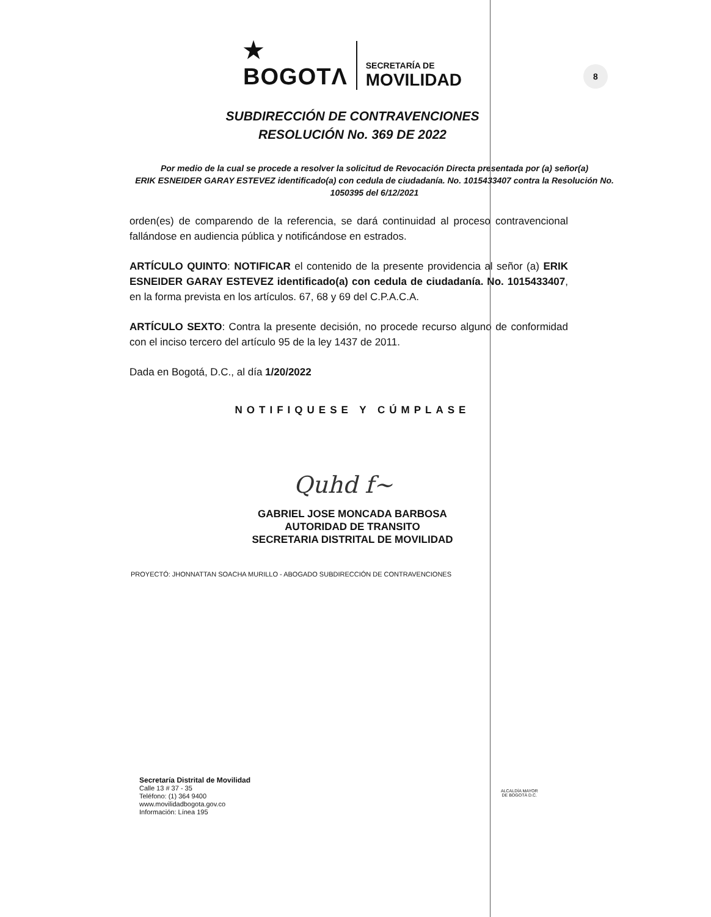★
BOGOTΛ
SECRETARÍA DE
MOVILIDAD
8
SUBDIRECCIÓN DE CONTRAVENCIONES
RESOLUCIÓN No. 369 DE 2022
Por medio de la cual se procede a resolver la solicitud de Revocación Directa presentada por (a) señor(a)
ERIK ESNEIDER GARAY ESTEVEZ identificado(a) con cedula de ciudadanía. No. 1015433407 contra la Resolución No. 1050395 del 6/12/2021
orden(es) de comparendo de la referencia, se dará continuidad al proceso contravencional fallándose en audiencia pública y notificándose en estrados.
ARTÍCULO QUINTO: NOTIFICAR el contenido de la presente providencia al señor (a) ERIK ESNEIDER GARAY ESTEVEZ identificado(a) con cedula de ciudadanía. No. 1015433407, en la forma prevista en los artículos. 67, 68 y 69 del C.P.A.C.A.
ARTÍCULO SEXTO: Contra la presente decisión, no procede recurso alguno de conformidad con el inciso tercero del artículo 95 de la ley 1437 de 2011.
Dada en Bogotá, D.C., al día 1/20/2022
NOTIFIQUESE Y CÚMPLASE
Quhd f~
GABRIEL JOSE MONCADA BARBOSA
AUTORIDAD DE TRANSITO
SECRETARIA DISTRITAL DE MOVILIDAD
PROYECTÓ: JHONNATTAN SOACHA MURILLO - ABOGADO SUBDIRECCIÓN DE CONTRAVENCIONES
Secretaría Distrital de Movilidad
Calle 13 # 37 - 35
Teléfono: (1) 364 9400
www.movilidadbogota.gov.co
Información: Línea 195
ALCALDÍA MAYOR
DE BOGOTÁ D.C.